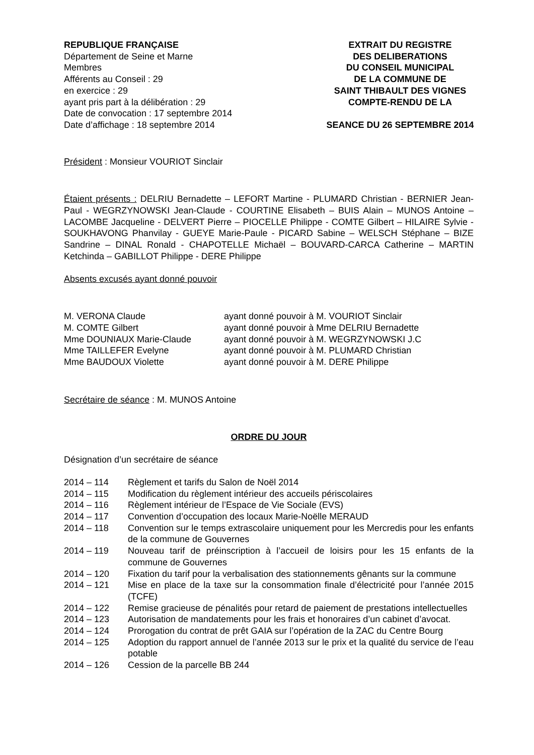REPUBLIQUE FRANÇAISE
Département de Seine et Marne
Membres
Afférents au Conseil : 29
en exercice : 29
ayant pris part à la délibération : 29
Date de convocation : 17 septembre 2014
Date d’affichage : 18 septembre 2014
EXTRAIT DU REGISTRE
DES DELIBERATIONS
DU CONSEIL MUNICIPAL
DE LA COMMUNE DE
SAINT THIBAULT DES VIGNES
COMPTE-RENDU DE LA
SEANCE DU 26 SEPTEMBRE 2014
Président : Monsieur VOURIOT Sinclair
Étaient présents : DELRIU Bernadette – LEFORT Martine - PLUMARD Christian - BERNIER Jean-Paul - WEGRZYNOWSKI Jean-Claude - COURTINE Elisabeth – BUIS Alain – MUNOS Antoine – LACOMBE Jacqueline - DELVERT Pierre – PIOCELLE Philippe - COMTE Gilbert – HILAIRE Sylvie - SOUKHAVONG Phanvilay - GUEYE Marie-Paule - PICARD Sabine – WELSCH Stéphane – BIZE Sandrine – DINAL Ronald - CHAPOTELLE Michaël – BOUVARD-CARCA Catherine – MARTIN Ketchinda – GABILLOT Philippe - DERE Philippe
Absents excusés ayant donné pouvoir
| M. VERONA Claude | ayant donné pouvoir à M. VOURIOT Sinclair |
| M. COMTE Gilbert | ayant donné pouvoir à Mme DELRIU Bernadette |
| Mme DOUNIAUX Marie-Claude | ayant donné pouvoir à M. WEGRZYNOWSKI J.C |
| Mme TAILLEFER Evelyne | ayant donné pouvoir à M. PLUMARD Christian |
| Mme BAUDOUX Violette | ayant donné pouvoir à M. DERE Philippe |
Secrétaire de séance : M. MUNOS Antoine
ORDRE DU JOUR
Désignation d’un secrétaire de séance
| 2014 – 114 | Règlement et tarifs du Salon de Noël 2014 |
| 2014 – 115 | Modification du règlement intérieur des accueils périscolaires |
| 2014 – 116 | Règlement intérieur de l’Espace de Vie Sociale (EVS) |
| 2014 – 117 | Convention d’occupation des locaux Marie-Noëlle MERAUD |
| 2014 – 118 | Convention sur le temps extrascolaire uniquement pour les Mercredis pour les enfants de la commune de Gouvernes |
| 2014 – 119 | Nouveau tarif de préinscription à l’accueil de loisirs pour les 15 enfants de la commune de Gouvernes |
| 2014 – 120 | Fixation du tarif pour la verbalisation des stationnements gênants sur la commune |
| 2014 – 121 | Mise en place de la taxe sur la consommation finale d’électricité pour l’année 2015 (TCFE) |
| 2014 – 122 | Remise gracieuse de pénalités pour retard de paiement de prestations intellectuelles |
| 2014 – 123 | Autorisation de mandatements pour les frais et honoraires d’un cabinet d’avocat. |
| 2014 – 124 | Prorogation du contrat de prêt GAIA sur l’opération de la ZAC du Centre Bourg |
| 2014 – 125 | Adoption du rapport annuel de l’année 2013 sur le prix et la qualité du service de l’eau potable |
| 2014 – 126 | Cession de la parcelle BB 244 |